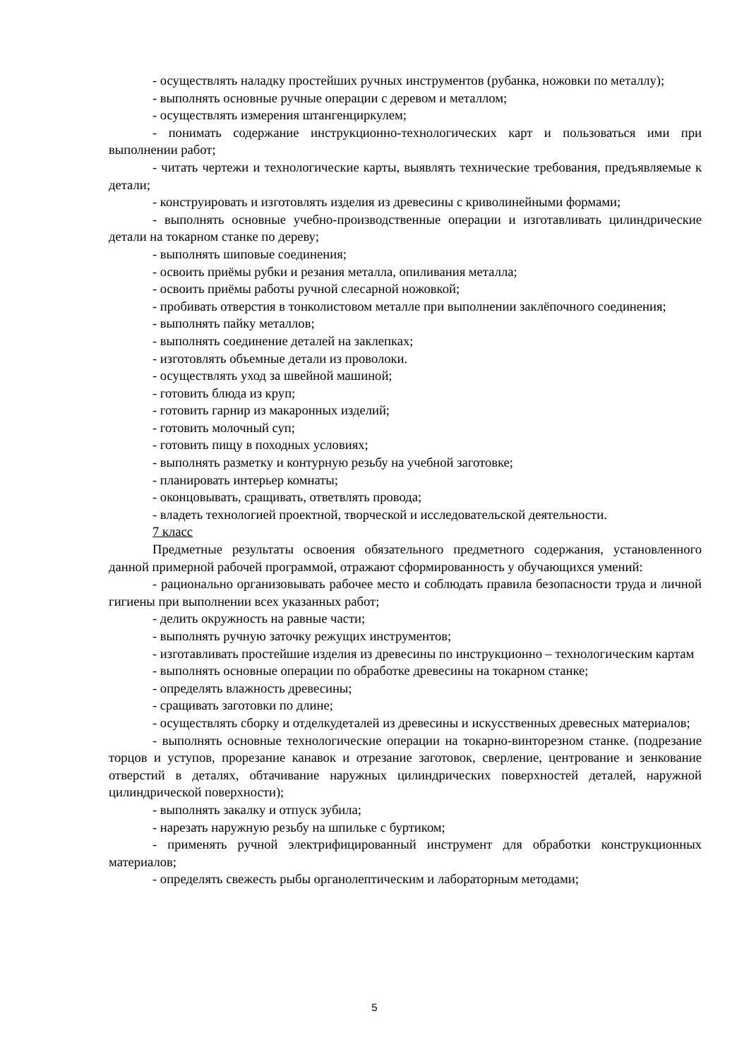- осуществлять наладку простейших ручных инструментов (рубанка, ножовки по металлу);
- выполнять основные ручные операции с деревом и металлом;
- осуществлять измерения штангенциркулем;
- понимать содержание инструкционно-технологических карт и пользоваться ими при выполнении работ;
- читать чертежи и технологические карты, выявлять технические требования, предъявляемые к детали;
- конструировать и изготовлять изделия из древесины с криволинейными формами;
- выполнять основные учебно-производственные операции и изготавливать цилиндрические детали на токарном станке по дереву;
- выполнять шиповые соединения;
- освоить приёмы рубки и резания металла, опиливания металла;
- освоить приёмы работы ручной слесарной ножовкой;
- пробивать отверстия в тонколистовом металле при выполнении заклёпочного соединения;
- выполнять пайку металлов;
- выполнять соединение деталей на заклепках;
- изготовлять объемные детали из проволоки.
- осуществлять уход за швейной машиной;
- готовить блюда из круп;
- готовить гарнир из макаронных изделий;
- готовить молочный суп;
- готовить пищу в походных условиях;
- выполнять разметку и контурную резьбу на учебной заготовке;
- планировать интерьер комнаты;
- оконцовывать, сращивать, ответвлять провода;
- владеть технологией проектной, творческой и исследовательской деятельности.
7 класс
Предметные результаты освоения обязательного предметного содержания, установленного данной примерной рабочей программой, отражают сформированность у обучающихся умений:
- рационально организовывать рабочее место и соблюдать правила безопасности труда и личной гигиены при выполнении всех указанных работ;
- делить окружность на равные части;
- выполнять ручную заточку режущих инструментов;
- изготавливать простейшие изделия из древесины по инструкционно – технологическим картам
- выполнять основные операции по обработке древесины на токарном станке;
- определять влажность древесины;
- сращивать заготовки по длине;
- осуществлять сборку и отделкудеталей из древесины и искусственных древесных материалов;
- выполнять основные технологические операции на токарно-винторезном станке. (подрезание торцов и уступов, прорезание канавок и отрезание заготовок, сверление, центрование и зенкование отверстий в деталях, обтачивание наружных цилиндрических поверхностей деталей, наружной цилиндрической поверхности);
- выполнять закалку и отпуск зубила;
- нарезать наружную резьбу на шпильке с буртиком;
- применять ручной электрифицированный инструмент для обработки конструкционных материалов;
- определять свежесть рыбы органолептическим и лабораторным методами;
5